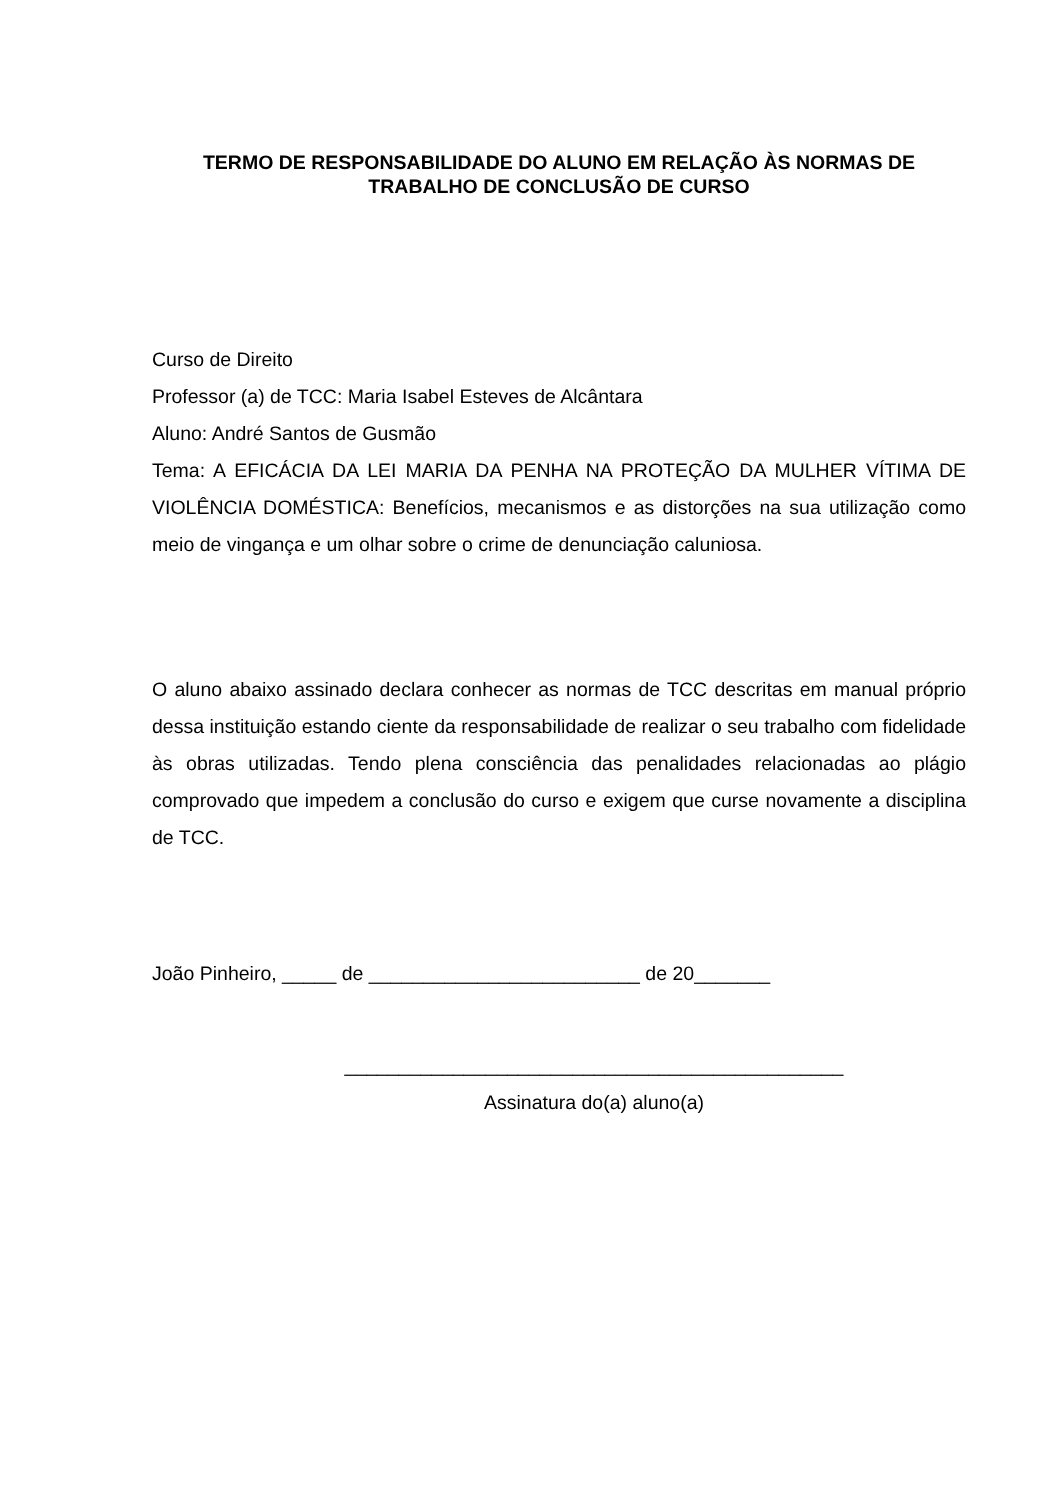TERMO DE RESPONSABILIDADE DO ALUNO EM RELAÇÃO ÀS NORMAS DE
TRABALHO DE CONCLUSÃO DE CURSO
Curso de Direito
Professor (a) de TCC: Maria Isabel Esteves de Alcântara
Aluno: André Santos de Gusmão
Tema: A EFICÁCIA DA LEI MARIA DA PENHA NA PROTEÇÃO DA MULHER VÍTIMA DE VIOLÊNCIA DOMÉSTICA: Benefícios, mecanismos e as distorções na sua utilização como meio de vingança e um olhar sobre o crime de denunciação caluniosa.
O aluno abaixo assinado declara conhecer as normas de TCC descritas em manual próprio dessa instituição estando ciente da responsabilidade de realizar o seu trabalho com fidelidade às obras utilizadas. Tendo plena consciência das penalidades relacionadas ao plágio comprovado que impedem a conclusão do curso e exigem que curse novamente a disciplina de TCC.
João Pinheiro, _____ de _________________________ de 20_______
______________________________________________
Assinatura do(a) aluno(a)